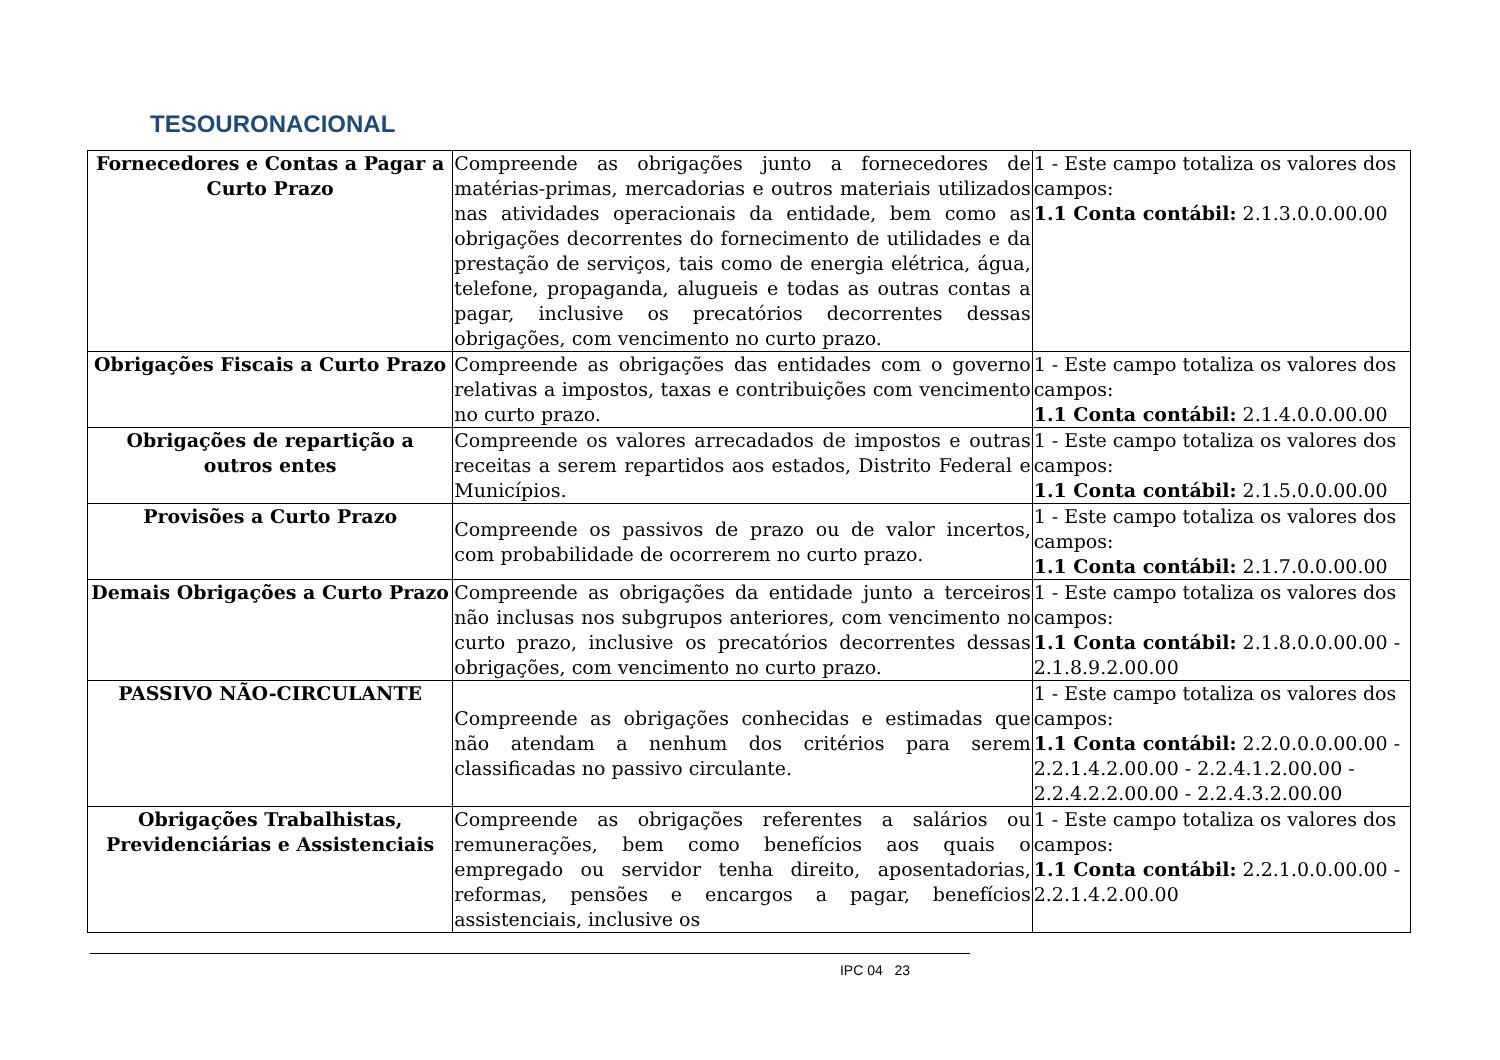TESOURONACIONAL
| Fornecedores e Contas a Pagar a Curto Prazo | Compreende as obrigações junto a fornecedores de matérias-primas, mercadorias e outros materiais utilizados nas atividades operacionais da entidade, bem como as obrigações decorrentes do fornecimento de utilidades e da prestação de serviços, tais como de energia elétrica, água, telefone, propaganda, alugueis e todas as outras contas a pagar, inclusive os precatórios decorrentes dessas obrigações, com vencimento no curto prazo. | 1 - Este campo totaliza os valores dos campos: 1.1 Conta contábil: 2.1.3.0.0.00.00 |
| Obrigações Fiscais a Curto Prazo | Compreende as obrigações das entidades com o governo relativas a impostos, taxas e contribuições com vencimento no curto prazo. | 1 - Este campo totaliza os valores dos campos: 1.1 Conta contábil: 2.1.4.0.0.00.00 |
| Obrigações de repartição a outros entes | Compreende os valores arrecadados de impostos e outras receitas a serem repartidos aos estados, Distrito Federal e Municípios. | 1 - Este campo totaliza os valores dos campos: 1.1 Conta contábil: 2.1.5.0.0.00.00 |
| Provisões a Curto Prazo | Compreende os passivos de prazo ou de valor incertos, com probabilidade de ocorrerem no curto prazo. | 1 - Este campo totaliza os valores dos campos: 1.1 Conta contábil: 2.1.7.0.0.00.00 |
| Demais Obrigações a Curto Prazo | Compreende as obrigações da entidade junto a terceiros não inclusas nos subgrupos anteriores, com vencimento no curto prazo, inclusive os precatórios decorrentes dessas obrigações, com vencimento no curto prazo. | 1 - Este campo totaliza os valores dos campos: 1.1 Conta contábil: 2.1.8.0.0.00.00 - 2.1.8.9.2.00.00 |
| PASSIVO NÃO-CIRCULANTE | Compreende as obrigações conhecidas e estimadas que não atendam a nenhum dos critérios para serem classificadas no passivo circulante. | 1 - Este campo totaliza os valores dos campos: 1.1 Conta contábil: 2.2.0.0.0.00.00 - 2.2.1.4.2.00.00 - 2.2.4.1.2.00.00 - 2.2.4.2.2.00.00 - 2.2.4.3.2.00.00 |
| Obrigações Trabalhistas, Previdenciárias e Assistenciais | Compreende as obrigações referentes a salários ou remunerações, bem como benefícios aos quais o empregado ou servidor tenha direito, aposentadorias, reformas, pensões e encargos a pagar, benefícios assistenciais, inclusive os | 1 - Este campo totaliza os valores dos campos: 1.1 Conta contábil: 2.2.1.0.0.00.00 - 2.2.1.4.2.00.00 |
IPC 04 23